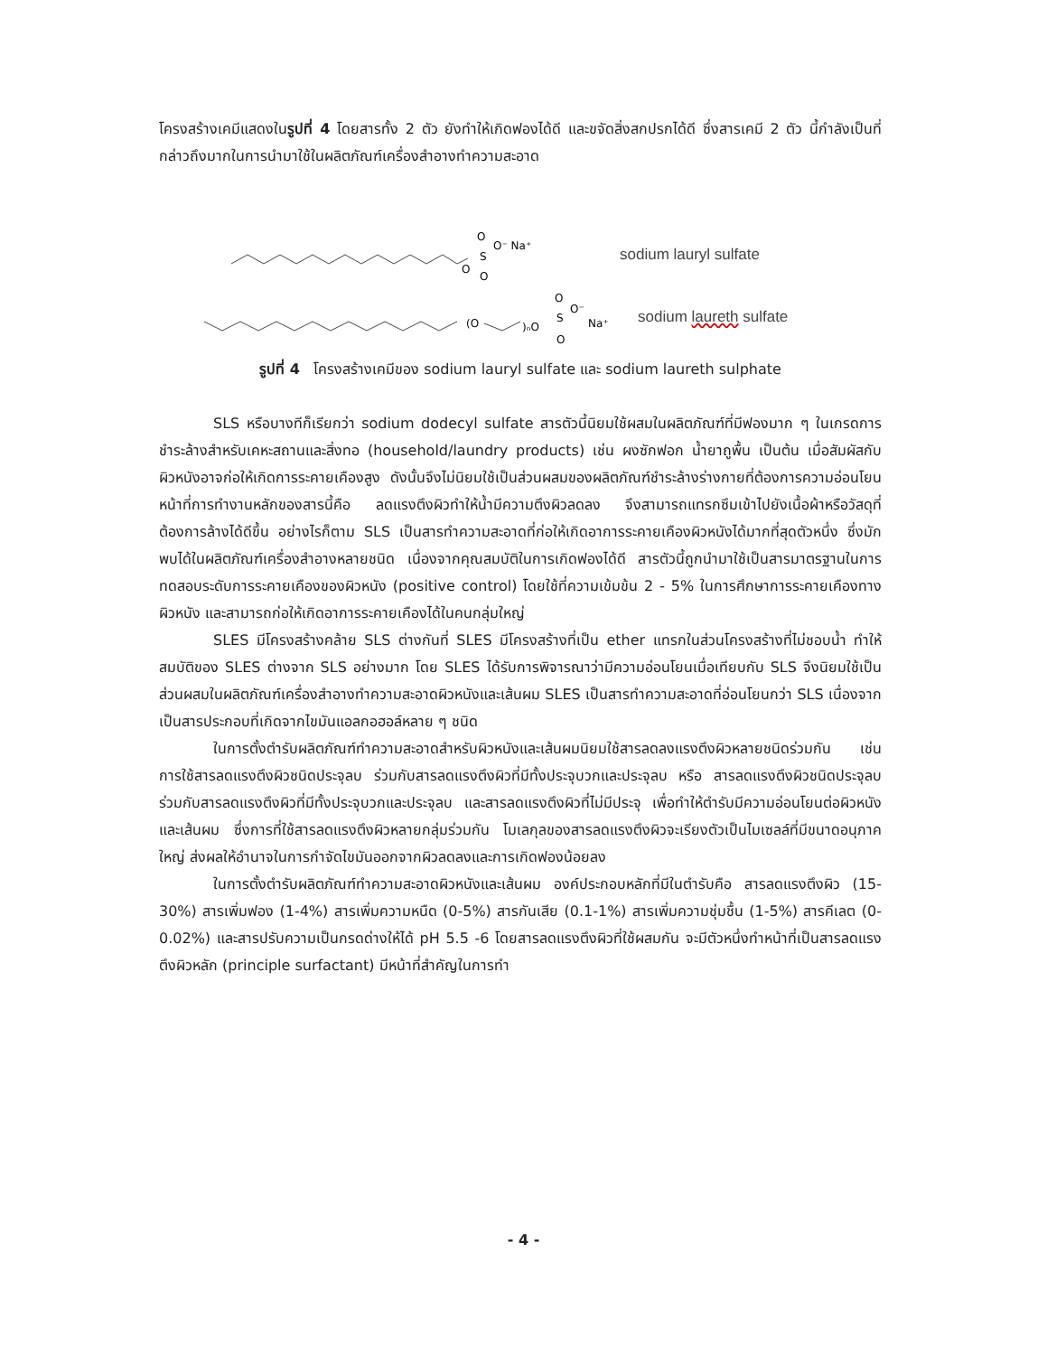โครงสร้างเคมีแสดงในรูปที่ 4 โดยสารทั้ง 2 ตัว ยังทำให้เกิดฟองได้ดี และขจัดสิ่งสกปรกได้ดี ซึ่งสารเคมี 2 ตัว นี้กำลังเป็นที่กล่าวถึงมากในการนำมาใช้ในผลิตภัณฑ์เครื่องสำอางทำความสะอาด
O
S
O
O
O⁻ Na⁺
sodium lauryl sulfate
(O
)ₙO
S
O
O
O⁻
Na⁺
sodium laureth sulfate
รูปที่ 4 โครงสร้างเคมีของ sodium lauryl sulfate และ sodium laureth sulphate
SLS หรือบางทีก็เรียกว่า sodium dodecyl sulfate สารตัวนี้นิยมใช้ผสมในผลิตภัณฑ์ที่มีฟองมาก ๆ ในเกรดการชำระล้างสำหรับเคหะสถานและสิ่งทอ (household/laundry products) เช่น ผงซักฟอก น้ำยาถูพื้น เป็นต้น เมื่อสัมผัสกับผิวหนังอาจก่อให้เกิดการระคายเคืองสูง ดังนั้นจึงไม่นิยมใช้เป็นส่วนผสมของผลิตภัณฑ์ชำระล้างร่างกายที่ต้องการความอ่อนโยน หน้าที่การทำงานหลักของสารนี้คือ ลดแรงตึงผิวทำให้น้ำมีความตึงผิวลดลง จึงสามารถแทรกซึมเข้าไปยังเนื้อผ้าหรือวัสดุที่ต้องการล้างได้ดีขึ้น อย่างไรก็ตาม SLS เป็นสารทำความสะอาดที่ก่อให้เกิดอาการระคายเคืองผิวหนังได้มากที่สุดตัวหนึ่ง ซึ่งมักพบได้ในผลิตภัณฑ์เครื่องสำอางหลายชนิด เนื่องจากคุณสมบัติในการเกิดฟองได้ดี สารตัวนี้ถูกนำมาใช้เป็นสารมาตรฐานในการทดสอบระดับการระคายเคืองของผิวหนัง (positive control) โดยใช้ที่ความเข้มข้น 2 - 5% ในการศึกษาการระคายเคืองทางผิวหนัง และสามารถก่อให้เกิดอาการระคายเคืองได้ในคนกลุ่มใหญ่
SLES มีโครงสร้างคล้าย SLS ต่างกันที่ SLES มีโครงสร้างที่เป็น ether แทรกในส่วนโครงสร้างที่ไม่ชอบน้ำ ทำให้สมบัติของ SLES ต่างจาก SLS อย่างมาก โดย SLES ได้รับการพิจารณาว่ามีความอ่อนโยนเมื่อเทียบกับ SLS จึงนิยมใช้เป็นส่วนผสมในผลิตภัณฑ์เครื่องสำอางทำความสะอาดผิวหนังและเส้นผม SLES เป็นสารทำความสะอาดที่อ่อนโยนกว่า SLS เนื่องจากเป็นสารประกอบที่เกิดจากไขมันแอลกอฮอล์หลาย ๆ ชนิด
ในการตั้งตำรับผลิตภัณฑ์ทำความสะอาดสำหรับผิวหนังและเส้นผมนิยมใช้สารลดลงแรงตึงผิวหลายชนิดร่วมกัน เช่น การใช้สารลดแรงตึงผิวชนิดประจุลบ ร่วมกับสารลดแรงตึงผิวที่มีทั้งประจุบวกและประจุลบ หรือ สารลดแรงตึงผิวชนิดประจุลบ ร่วมกับสารลดแรงตึงผิวที่มีทั้งประจุบวกและประจุลบ และสารลดแรงตึงผิวที่ไม่มีประจุ เพื่อทำให้ตำรับมีความอ่อนโยนต่อผิวหนังและเส้นผม ซึ่งการที่ใช้สารลดแรงตึงผิวหลายกลุ่มร่วมกัน โมเลกุลของสารลดแรงตึงผิวจะเรียงตัวเป็นไมเซลล์ที่มีขนาดอนุภาคใหญ่ ส่งผลให้อำนาจในการกำจัดไขมันออกจากผิวลดลงและการเกิดฟองน้อยลง
ในการตั้งตำรับผลิตภัณฑ์ทำความสะอาดผิวหนังและเส้นผม องค์ประกอบหลักที่มีในตำรับคือ สารลดแรงตึงผิว (15-30%) สารเพิ่มฟอง (1-4%) สารเพิ่มความหนืด (0-5%) สารกันเสีย (0.1-1%) สารเพิ่มความชุ่มชื้น (1-5%) สารคีเลต (0-0.02%) และสารปรับความเป็นกรดด่างให้ได้ pH 5.5 -6 โดยสารลดแรงตึงผิวที่ใช้ผสมกัน จะมีตัวหนึ่งทำหน้าที่เป็นสารลดแรงตึงผิวหลัก (principle surfactant) มีหน้าที่สำคัญในการทำ
- 4 -